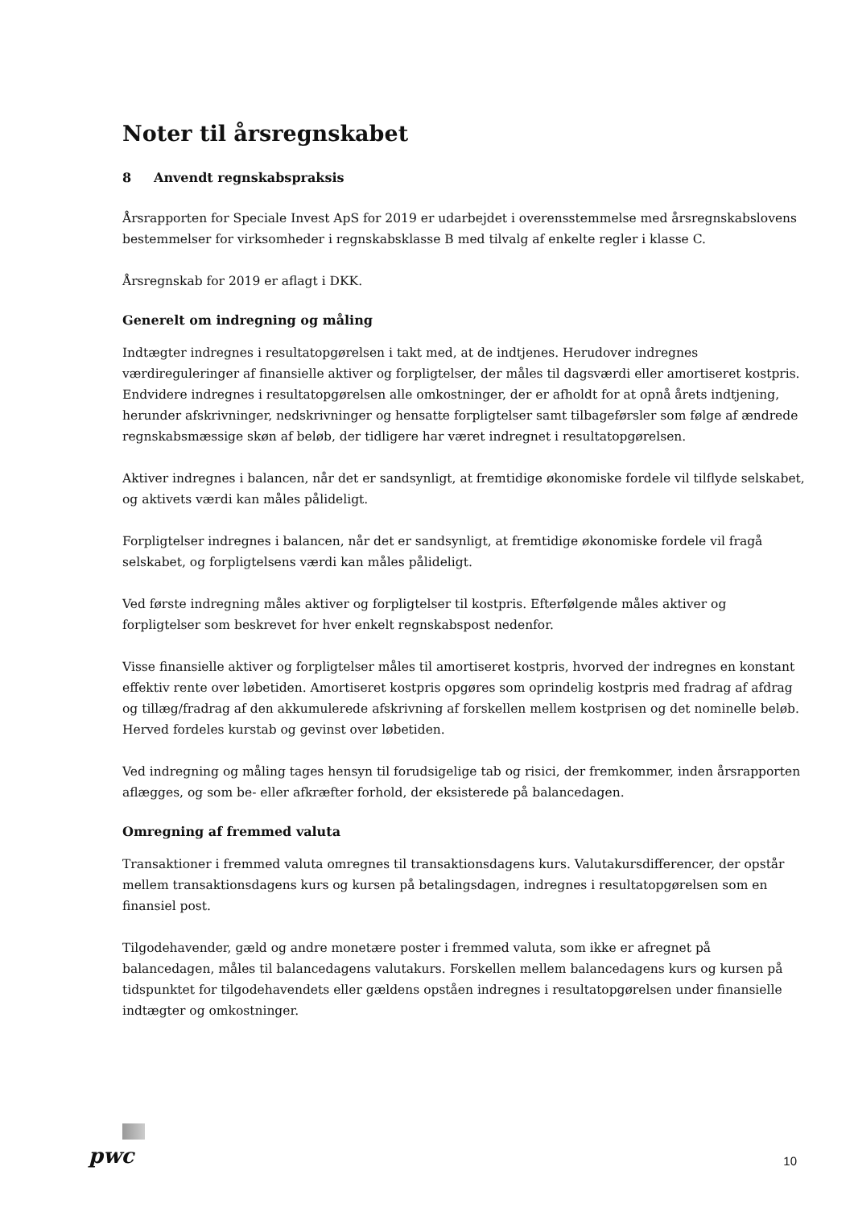Noter til årsregnskabet
8 Anvendt regnskabspraksis
Årsrapporten for Speciale Invest ApS for 2019 er udarbejdet i overensstemmelse med årsregnskabslovens bestemmelser for virksomheder i regnskabsklasse B med tilvalg af enkelte regler i klasse C.
Årsregnskab for 2019 er aflagt i DKK.
Generelt om indregning og måling
Indtægter indregnes i resultatopgørelsen i takt med, at de indtjenes. Herudover indregnes værdireguleringer af finansielle aktiver og forpligtelser, der måles til dagsværdi eller amortiseret kostpris. Endvidere indregnes i resultatopgørelsen alle omkostninger, der er afholdt for at opnå årets indtjening, herunder afskrivninger, nedskrivninger og hensatte forpligtelser samt tilbageførsler som følge af ændrede regnskabsmæssige skøn af beløb, der tidligere har været indregnet i resultatopgørelsen.
Aktiver indregnes i balancen, når det er sandsynligt, at fremtidige økonomiske fordele vil tilflyde selskabet, og aktivets værdi kan måles pålideligt.
Forpligtelser indregnes i balancen, når det er sandsynligt, at fremtidige økonomiske fordele vil fragå selskabet, og forpligtelsens værdi kan måles pålideligt.
Ved første indregning måles aktiver og forpligtelser til kostpris. Efterfølgende måles aktiver og forpligtelser som beskrevet for hver enkelt regnskabspost nedenfor.
Visse finansielle aktiver og forpligtelser måles til amortiseret kostpris, hvorved der indregnes en konstant effektiv rente over løbetiden. Amortiseret kostpris opgøres som oprindelig kostpris med fradrag af afdrag og tillæg/fradrag af den akkumulerede afskrivning af forskellen mellem kostprisen og det nominelle beløb. Herved fordeles kurstab og gevinst over løbetiden.
Ved indregning og måling tages hensyn til forudsigelige tab og risici, der fremkommer, inden årsrapporten aflægges, og som be- eller afkræfter forhold, der eksisterede på balancedagen.
Omregning af fremmed valuta
Transaktioner i fremmed valuta omregnes til transaktionsdagens kurs. Valutakursdifferencer, der opstår mellem transaktionsdagens kurs og kursen på betalingsdagen, indregnes i resultatopgørelsen som en finansiel post.
Tilgodehavender, gæld og andre monetære poster i fremmed valuta, som ikke er afregnet på balancedagen, måles til balancedagens valutakurs. Forskellen mellem balancedagens kurs og kursen på tidspunktet for tilgodehavendets eller gældens opståen indregnes i resultatopgørelsen under finansielle indtægter og omkostninger.
pwc 10